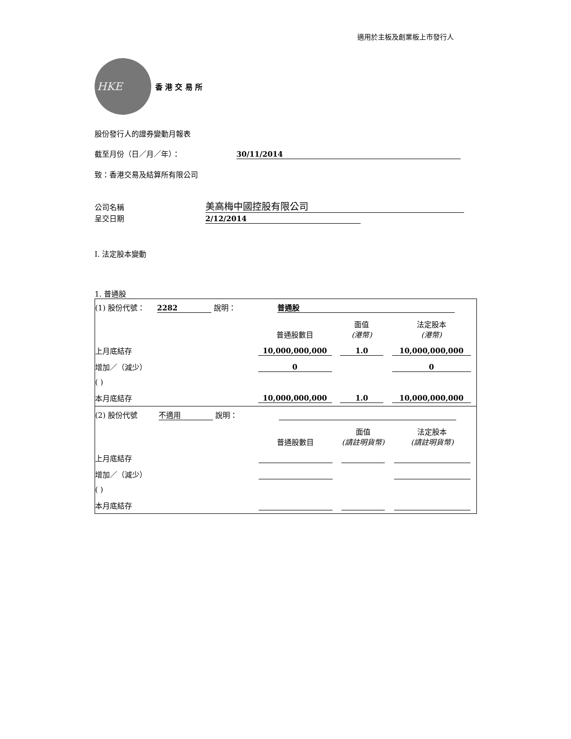適用於主板及創業板上市發行人
HKE
香 港 交 易 所
股份發行人的證券變動月報表
截至月份（日／月／年）： 30/11/2014
致：香港交易及結算所有限公司
公司名稱 美高梅中國控股有限公司
呈交日期 2/12/2014
I. 法定股本變動
1. 普通股
| (1) 股份代號： 2282 說明： 普通股 | | | |
| | 普通股數目 | 面值 (港幣) | 法定股本 (港幣) |
| 上月底結存 | 10,000,000,000 | 1.0 | 10,000,000,000 |
| 增加／（減少） | 0 | | 0 |
| ( ) | | | |
| 本月底結存 | 10,000,000,000 | 1.0 | 10,000,000,000 |
| (2) 股份代號 不適用 說明： | | | |
| | 普通股數目 | 面值 (請註明貨幣) | 法定股本 (請註明貨幣) |
| 上月底結存 | | | |
| 增加／（減少） | | | |
| ( ) | | | |
| 本月底結存 | | | |